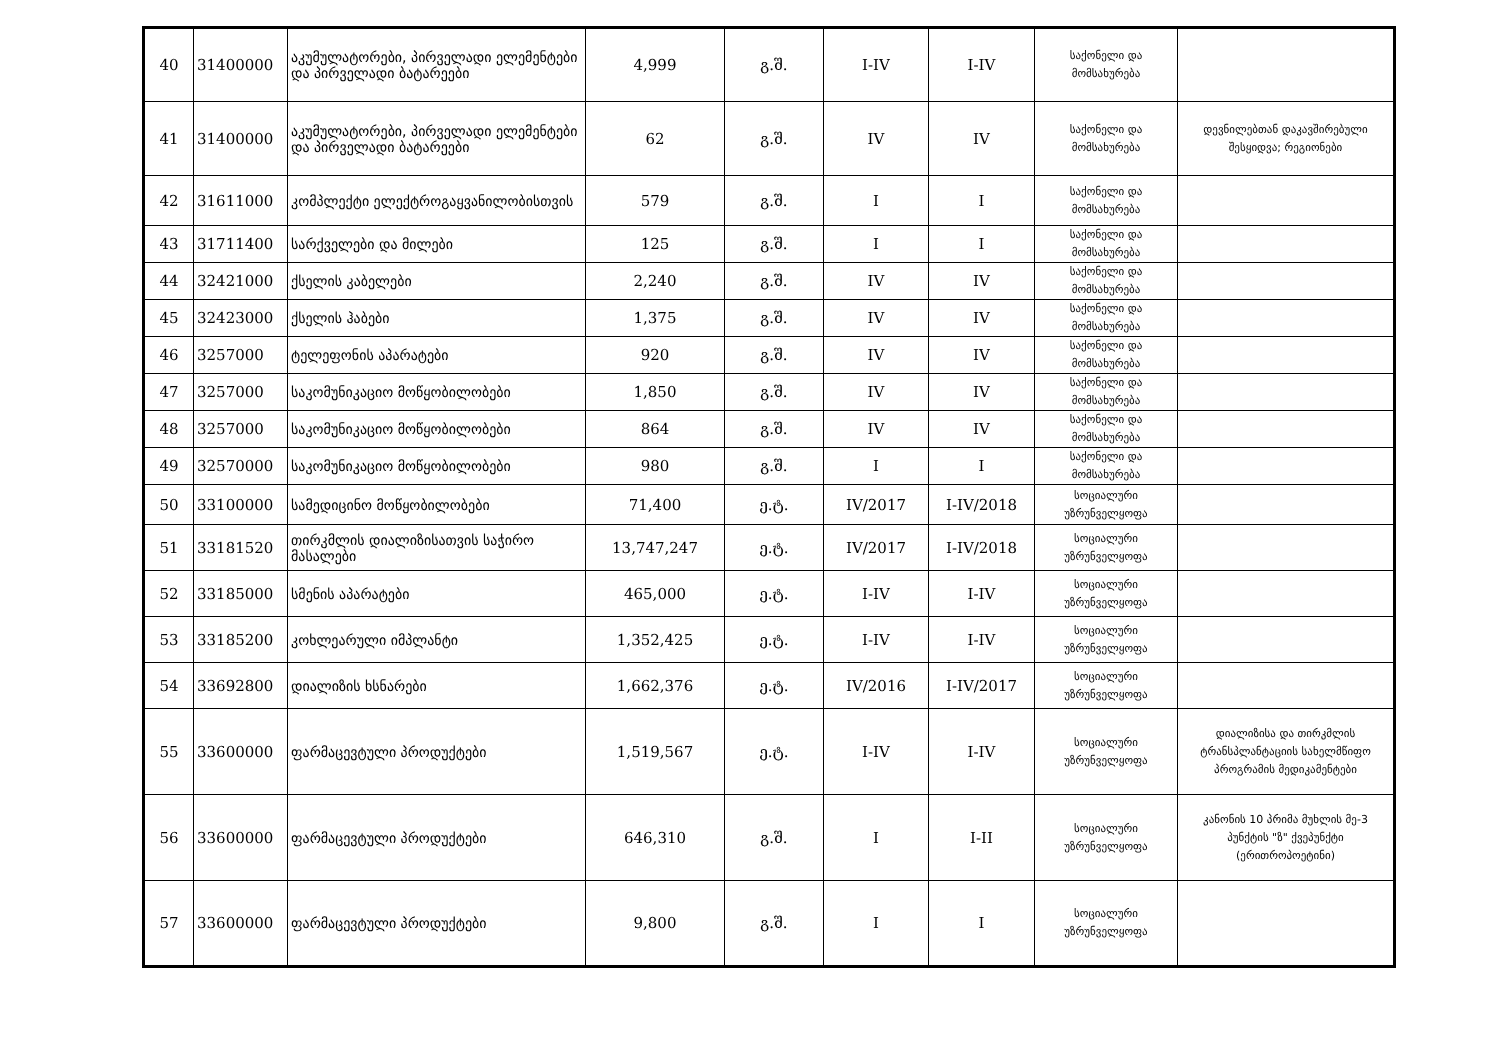| 40 | 31400000 | აკუმულატორები, პირველადი ელემენტები და პირველადი ბატარეები | 4,999 | გ.შ. | I-IV | I-IV | საქონელი და მომსახურება | |
| 41 | 31400000 | აკუმულატორები, პირველადი ელემენტები და პირველადი ბატარეები | 62 | გ.შ. | IV | IV | საქონელი და მომსახურება | დევნილებთან დაკავშირებული შესყიდვა; რეგიონები |
| 42 | 31611000 | კომპლექტი ელექტროგაყვანილობისთვის | 579 | გ.შ. | I | I | საქონელი და მომსახურება | |
| 43 | 31711400 | სარქველები და მილები | 125 | გ.შ. | I | I | საქონელი და მომსახურება | |
| 44 | 32421000 | ქსელის კაბელები | 2,240 | გ.შ. | IV | IV | საქონელი და მომსახურება | |
| 45 | 32423000 | ქსელის ჰაბები | 1,375 | გ.შ. | IV | IV | საქონელი და მომსახურება | |
| 46 | 3257000 | ტელეფონის აპარატები | 920 | გ.შ. | IV | IV | საქონელი და მომსახურება | |
| 47 | 3257000 | საკომუნიკაციო მოწყობილობები | 1,850 | გ.შ. | IV | IV | საქონელი და მომსახურება | |
| 48 | 3257000 | საკომუნიკაციო მოწყობილობები | 864 | გ.შ. | IV | IV | საქონელი და მომსახურება | |
| 49 | 32570000 | საკომუნიკაციო მოწყობილობები | 980 | გ.შ. | I | I | საქონელი და მომსახურება | |
| 50 | 33100000 | სამედიცინო მოწყობილობები | 71,400 | ე.ტ. | IV/2017 | I-IV/2018 | სოციალური უზრუნველყოფა | |
| 51 | 33181520 | თირკმლის დიალიზისათვის საჭირო მასალები | 13,747,247 | ე.ტ. | IV/2017 | I-IV/2018 | სოციალური უზრუნველყოფა | |
| 52 | 33185000 | სმენის აპარატები | 465,000 | ე.ტ. | I-IV | I-IV | სოციალური უზრუნველყოფა | |
| 53 | 33185200 | კოხლეარული იმპლანტი | 1,352,425 | ე.ტ. | I-IV | I-IV | სოციალური უზრუნველყოფა | |
| 54 | 33692800 | დიალიზის ხსნარები | 1,662,376 | ე.ტ. | IV/2016 | I-IV/2017 | სოციალური უზრუნველყოფა | |
| 55 | 33600000 | ფარმაცევტული პროდუქტები | 1,519,567 | ე.ტ. | I-IV | I-IV | სოციალური უზრუნველყოფა | დიალიზისა და თირკმლის ტრანსპლანტაციის სახელმწიფო პროგრამის მედიკამენტები |
| 56 | 33600000 | ფარმაცევტული პროდუქტები | 646,310 | გ.შ. | I | I-II | სოციალური უზრუნველყოფა | კანონის 10 პრიმა მუხლის მე-3 პუნქტის "ზ" ქვეპუნქტი (ერითროპოეტინი) |
| 57 | 33600000 | ფარმაცევტული პროდუქტები | 9,800 | გ.შ. | I | I | სოციალური უზრუნველყოფა | |